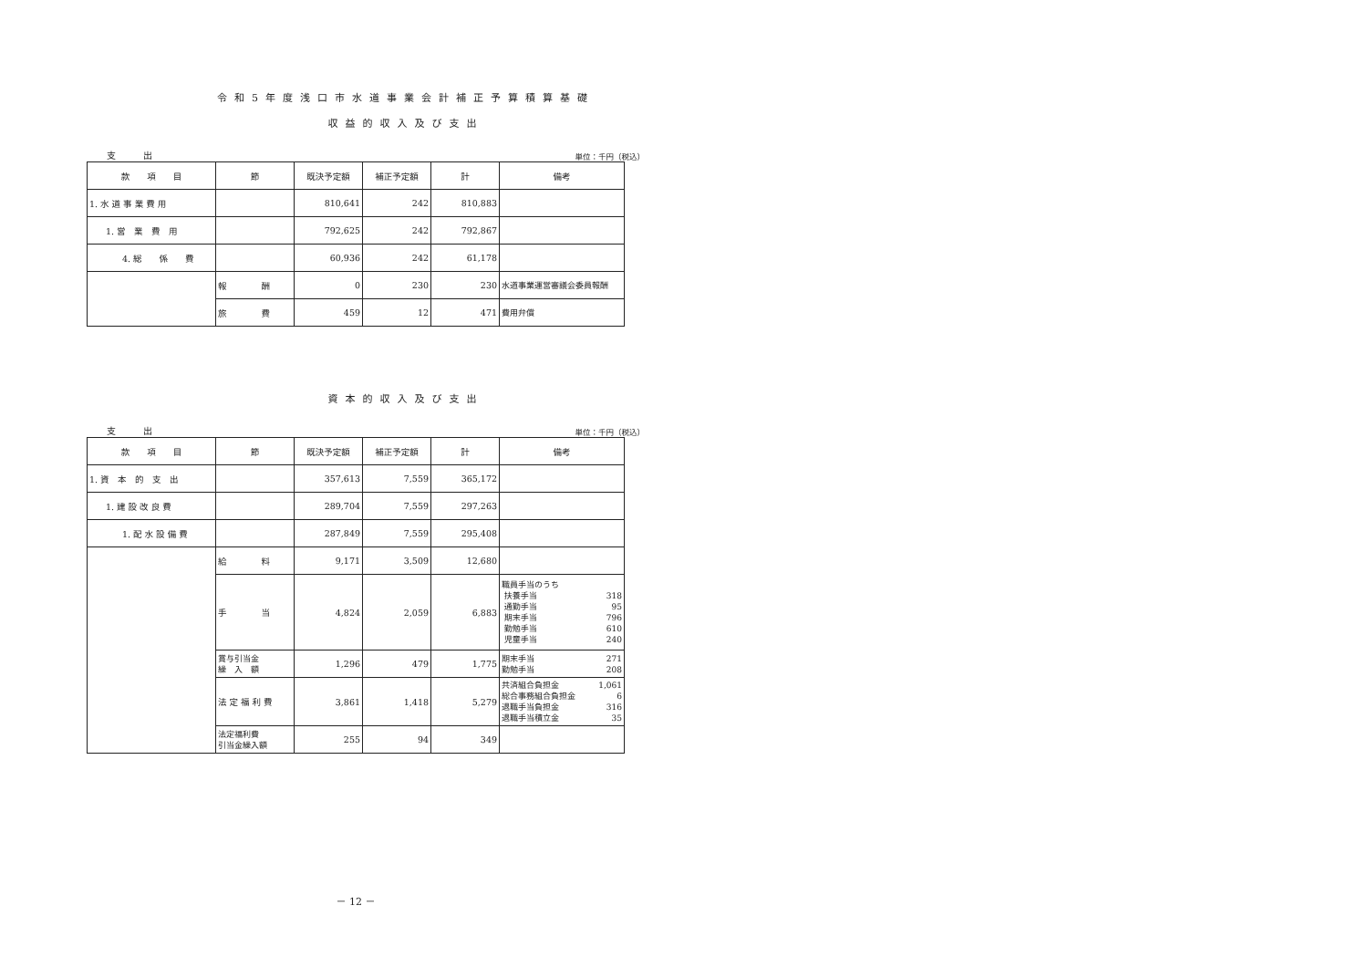令和5年度浅口市水道事業会計補正予算積算基礎
収益的収入及び支出
支　　　出 単位：千円（税込）
| 款 項 目 | 節 | 既決予定額 | 補正予定額 | 計 | 備考 |
| --- | --- | --- | --- | --- | --- |
| 1. 水 道 事 業 費 用 | | 810,641 | 242 | 810,883 | |
| 1. 営 業 費 用 | | 792,625 | 242 | 792,867 | |
| 4. 総 係 費 | | 60,936 | 242 | 61,178 | |
| | 報 酬 | 0 | 230 | 230 | 水道事業運営審議会委員報酬 |
| | 旅 費 | 459 | 12 | 471 | 費用弁償 |
資本的収入及び支出
支　　　出 単位：千円（税込）
| 款 項 目 | 節 | 既決予定額 | 補正予定額 | 計 | 備考 |
| --- | --- | --- | --- | --- | --- |
| 1. 資 本 的 支 出 | | 357,613 | 7,559 | 365,172 | |
| 1. 建 設 改 良 費 | | 289,704 | 7,559 | 297,263 | |
| 1. 配 水 設 備 費 | | 287,849 | 7,559 | 295,408 | |
| | 給 料 | 9,171 | 3,509 | 12,680 | |
| | 手 当 | 4,824 | 2,059 | 6,883 | 職員手当のうち 扶養手当 318 通勤手当 95 期末手当 796 勤勉手当 610 児童手当 240 |
| | 賞与引当金 繰 入 額 | 1,296 | 479 | 1,775 | 期末手当 271 勤勉手当 208 |
| | 法 定 福 利 費 | 3,861 | 1,418 | 5,279 | 共済組合負担金 1,061 総合事務組合負担金 6 退職手当負担金 316 退職手当積立金 35 |
| | 法定福利費 引当金繰入額 | 255 | 94 | 349 | |
－ 12 －